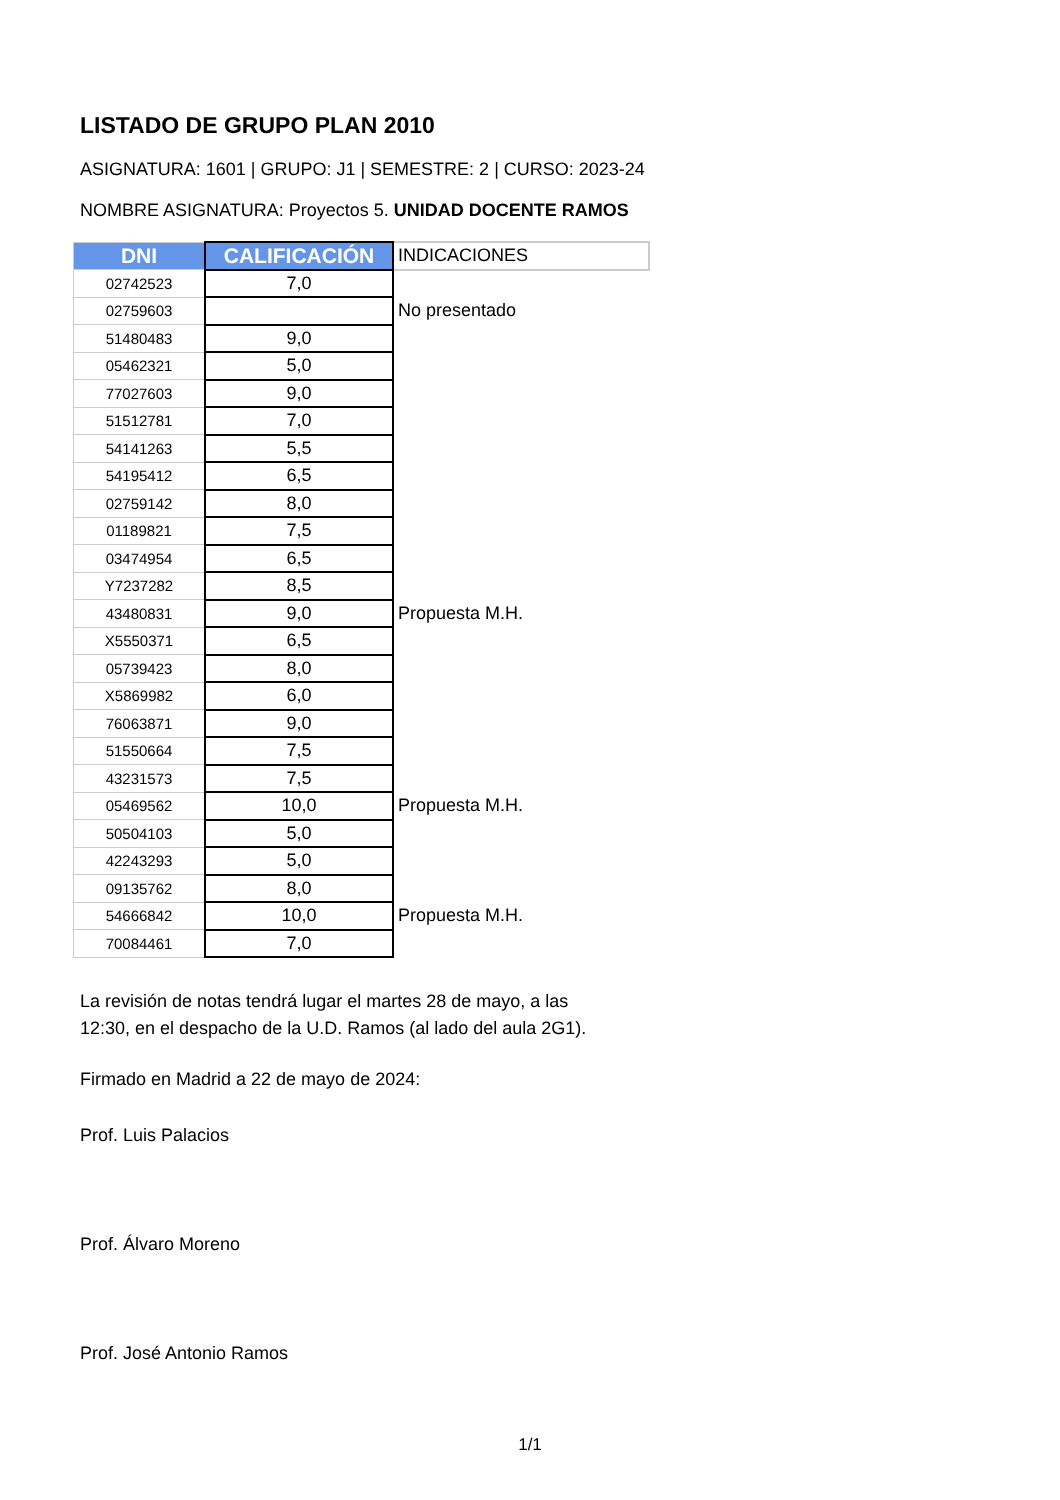LISTADO DE GRUPO PLAN 2010
ASIGNATURA: 1601 | GRUPO: J1 | SEMESTRE: 2 | CURSO: 2023-24
NOMBRE ASIGNATURA: Proyectos 5. UNIDAD DOCENTE RAMOS
| DNI | CALIFICACIÓN | INDICACIONES |
| --- | --- | --- |
| 02742523 | 7,0 | |
| 02759603 | | No presentado |
| 51480483 | 9,0 | |
| 05462321 | 5,0 | |
| 77027603 | 9,0 | |
| 51512781 | 7,0 | |
| 54141263 | 5,5 | |
| 54195412 | 6,5 | |
| 02759142 | 8,0 | |
| 01189821 | 7,5 | |
| 03474954 | 6,5 | |
| Y7237282 | 8,5 | |
| 43480831 | 9,0 | Propuesta M.H. |
| X5550371 | 6,5 | |
| 05739423 | 8,0 | |
| X5869982 | 6,0 | |
| 76063871 | 9,0 | |
| 51550664 | 7,5 | |
| 43231573 | 7,5 | |
| 05469562 | 10,0 | Propuesta M.H. |
| 50504103 | 5,0 | |
| 42243293 | 5,0 | |
| 09135762 | 8,0 | |
| 54666842 | 10,0 | Propuesta M.H. |
| 70084461 | 7,0 | |
La revisión de notas tendrá lugar el martes 28 de mayo, a las
12:30, en el despacho de la U.D. Ramos (al lado del aula 2G1).
Firmado en Madrid a 22 de mayo de 2024:
Prof. Luis Palacios
Prof. Álvaro Moreno
Prof. José Antonio Ramos
1/1